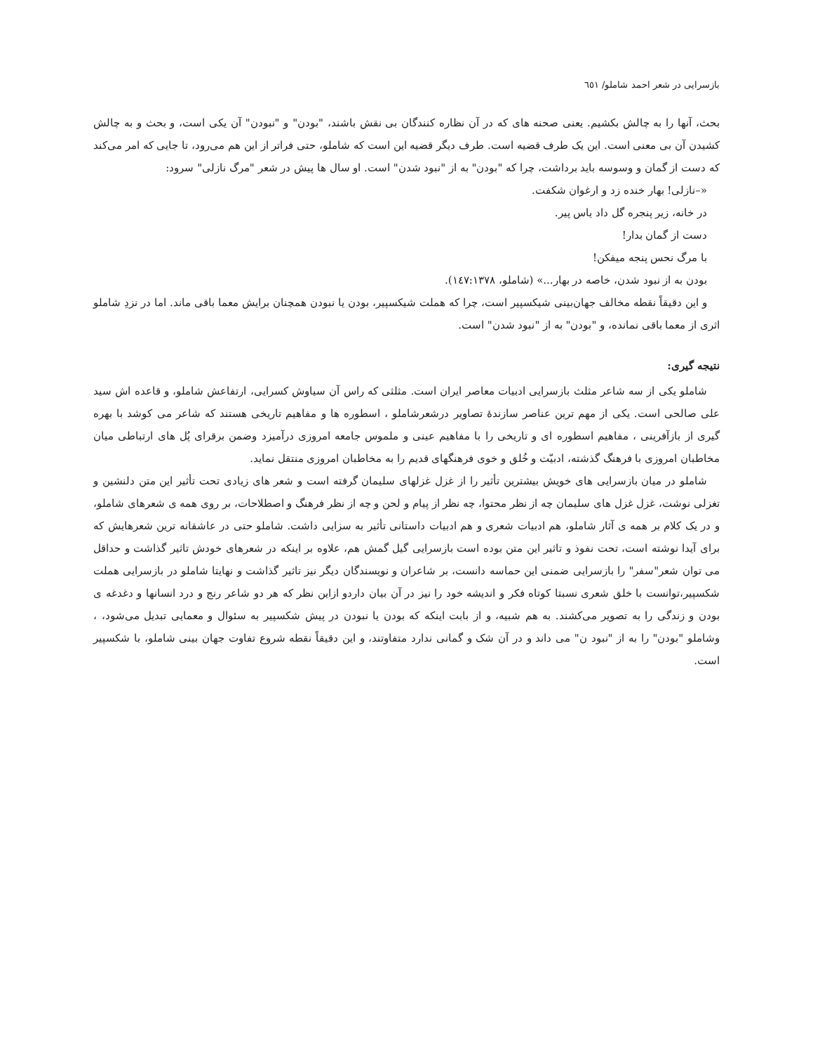بازسرایی در شعر احمد شاملو/ ٦٥١
بحث، آنها را به چالش بکشیم. یعنی صحنه های که در آن نظاره کنندگان بی نقش باشند، "بودن" و "نبودن" آن یکی است، و بحث و به چالش کشیدن آن بی معنی است. این یک طرف قضیه است. طرف دیگر قضیه این است که شاملو، حتی فراتر از این هم می‌رود، تا جایی که امر می‌کند که دست از گمان و وسوسه باید برداشت، چرا که "بودن" به از "نبود شدن" است. او سال ها پیش در شعر "مرگ نازلی" سرود:
«–نازلی! بهار خنده زد و ارغوان شکفت.
در خانه، زیر پنجره گل داد یاس پیر.
دست از گمان بدار!
با مرگ نحس پنجه میفکن!
بودن به از نبود شدن، خاصه در بهار...» (شاملو، ١٤٧:١٣٧٨).
و این دقیقاً نقطه مخالف جهان‌بینی شیکسپیر است، چرا که هملت شیکسپیر، بودن یا نبودن همچنان برایش معما باقی ماند. اما در نزدِ شاملو اثری از معما باقی نمانده، و "بودن" به از "نبود شدن" است.
نتیجه گیری:
شاملو یکی از سه شاعر مثلث بازسرایی ادبیات معاصر ایران است. مثلثی که راس آن سیاوش کسرایی، ارتفاعش شاملو، و قاعده اش سید علی صالحی است. یکی از مهم ترین عناصر سازندهٔ تصاویر درشعرشاملو ، اسطوره ها و مفاهیم تاریخی هستند که شاعر می کوشد با بهره گیری از بازآفرینی ، مفاهیم اسطوره ای و تاریخی را با مفاهیم عینی و ملموس جامعه امروزی درآمیزد وضمن برقرای پُل های ارتباطی میان مخاطبان امروزی با فرهنگ گذشته، ادبیّت و خُلق و خوی فرهنگهای قدیم را به مخاطبان امروزی منتقل نماید.
شاملو در میان بازسرایی های خویش بیشترین تأثیر را از غزل غزلهای سلیمان گرفته است و شعر های زیادی تحت تأثیر این متن دلنشین و تغزلی نوشت، غزل غزل های سلیمان چه از نظر محتوا، چه نظر از پیام و لحن و چه از نظر فرهنگ و اصطلاحات، بر روی همه ی شعرهای شاملو، و در یک کلام بر همه ی آثار شاملو، هم ادبیات شعری و هم ادبیات داستانی تأثیر به سزایی داشت. شاملو حتی در عاشقانه ترین شعرهایش که برای آیدا نوشته است، تحت نفوذ و تاثیر این متن بوده است بازسرایی گیل گمش هم، علاوه بر اینکه در شعرهای خودش تاثیر گذاشت و حداقل می توان شعر"سفر" را بازسرایی ضمنی این حماسه دانست، بر شاعران و نویسندگان دیگر نیز تاثیر گذاشت و نهایتا شاملو در بازسرایی هملت شکسپیر،توانست با خلق شعری نسبتا کوتاه فکر و اندیشه خود را نیز در آن بیان داردو ازاین نظر که هر دو شاعر رنج و درد انسانها و دغدغه ی بودن و زندگی را به تصویر می‌کشند. به هم شبیه، و از بابت اینکه که بودن یا نبودن در پیش شکسپیر به سئوال و معمایی تبدیل می‌شود، ، وشاملو "بودن" را به از "نبود ن" می داند و در آن شک و گمانی ندارد متفاوتند، و این دقیقاً نقطه شروع تفاوت جهان بینی شاملو، با شکسپیر است.